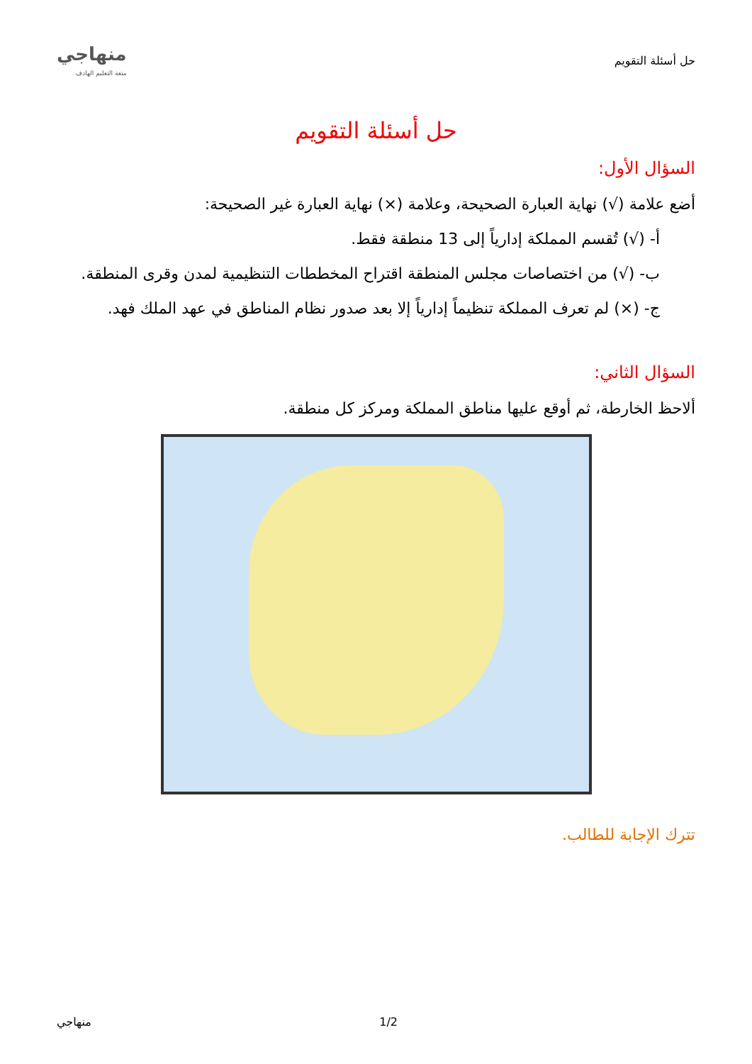حل أسئلة التقويم
منهاجي
متعة التعليم الهادف
حل أسئلة التقويم
السؤال الأول:
أضع علامة (√) نهاية العبارة الصحيحة، وعلامة (×) نهاية العبارة غير الصحيحة:
أ- (√) تُقسم المملكة إدارياً إلى 13 منطقة فقط.
ب- (√) من اختصاصات مجلس المنطقة اقتراح المخططات التنظيمية لمدن وقرى المنطقة.
ج- (×) لم تعرف المملكة تنظيماً إدارياً إلا بعد صدور نظام المناطق في عهد الملك فهد.
السؤال الثاني:
ألاحظ الخارطة، ثم أوقع عليها مناطق المملكة ومركز كل منطقة.
تترك الإجابة للطالب.
1/2 منهاجي